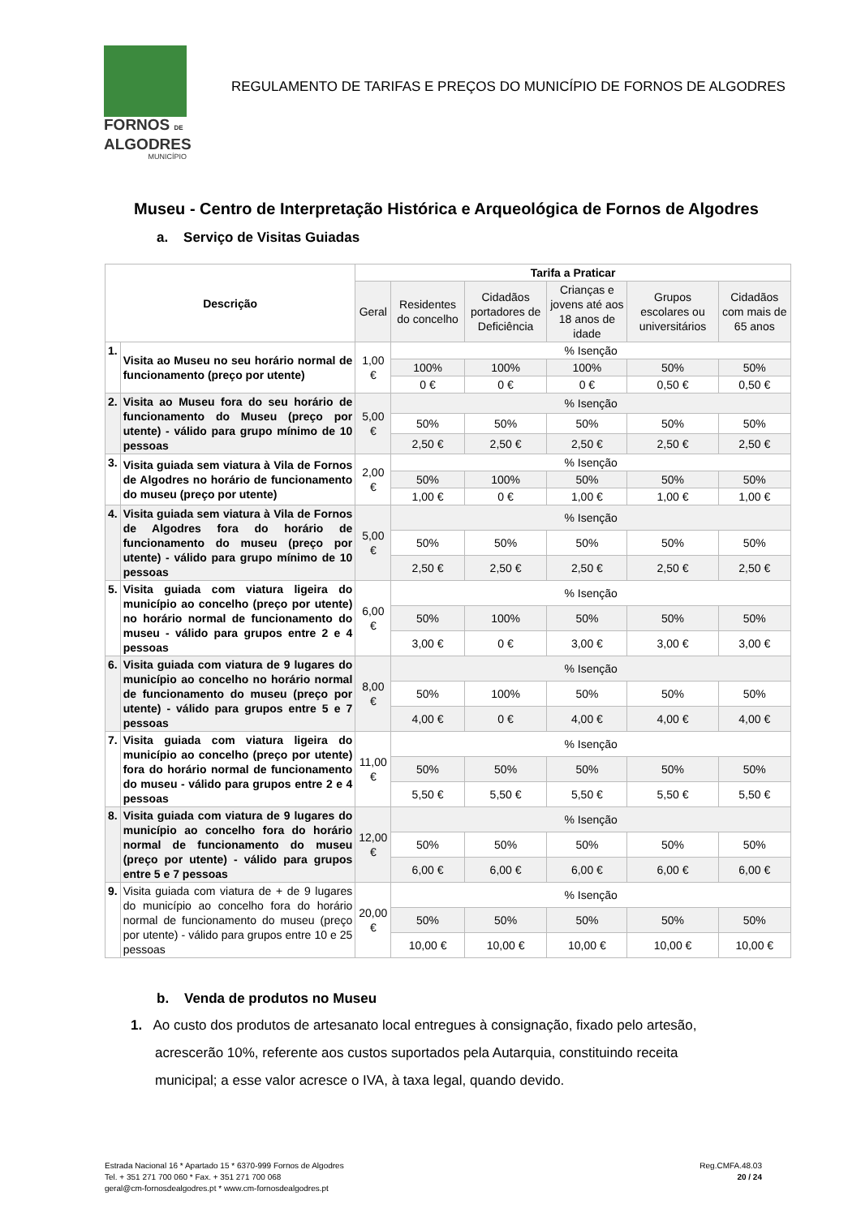FORNOS DE
ALGODRES
MUNICÍPIO
REGULAMENTO DE TARIFAS E PREÇOS DO MUNICÍPIO DE FORNOS DE ALGODRES
Museu - Centro de Interpretação Histórica e Arqueológica de Fornos de Algodres
a. Serviço de Visitas Guiadas
| Descrição | | Tarifa a Praticar | | | | | |
| --- | --- | --- | --- | --- | --- | --- | --- |
| | | Geral | Residentes do concelho | Cidadãos portadores de Deficiência | Crianças e jovens até aos 18 anos de idade | Grupos escolares ou universitários | Cidadãos com mais de 65 anos |
| 1. | Visita ao Museu no seu horário normal de funcionamento (preço por utente) | 1,00 € | % Isenção | | | | |
| | | | 100% | 100% | 100% | 50% | 50% |
| | | | 0 € | 0 € | 0 € | 0,50 € | 0,50 € |
| 2. | Visita ao Museu fora do seu horário de funcionamento do Museu (preço por utente) - válido para grupo mínimo de 10 pessoas | 5,00 € | % Isenção | | | | |
| | | | 50% | 50% | 50% | 50% | 50% |
| | | | 2,50 € | 2,50 € | 2,50 € | 2,50 € | 2,50 € |
| 3. | Visita guiada sem viatura à Vila de Fornos de Algodres no horário de funcionamento do museu (preço por utente) | 2,00 € | % Isenção | | | | |
| | | | 50% | 100% | 50% | 50% | 50% |
| | | | 1,00 € | 0 € | 1,00 € | 1,00 € | 1,00 € |
| 4. | Visita guiada sem viatura à Vila de Fornos de Algodres fora do horário de funcionamento do museu (preço por utente) - válido para grupo mínimo de 10 pessoas | 5,00 € | % Isenção | | | | |
| | | | 50% | 50% | 50% | 50% | 50% |
| | | | 2,50 € | 2,50 € | 2,50 € | 2,50 € | 2,50 € |
| 5. | Visita guiada com viatura ligeira do município ao concelho (preço por utente) no horário normal de funcionamento do museu - válido para grupos entre 2 e 4 pessoas | 6,00 € | % Isenção | | | | |
| | | | 50% | 100% | 50% | 50% | 50% |
| | | | 3,00 € | 0 € | 3,00 € | 3,00 € | 3,00 € |
| 6. | Visita guiada com viatura de 9 lugares do município ao concelho no horário normal de funcionamento do museu (preço por utente) - válido para grupos entre 5 e 7 pessoas | 8,00 € | % Isenção | | | | |
| | | | 50% | 100% | 50% | 50% | 50% |
| | | | 4,00 € | 0 € | 4,00 € | 4,00 € | 4,00 € |
| 7. | Visita guiada com viatura ligeira do município ao concelho (preço por utente) fora do horário normal de funcionamento do museu - válido para grupos entre 2 e 4 pessoas | 11,00 € | % Isenção | | | | |
| | | | 50% | 50% | 50% | 50% | 50% |
| | | | 5,50 € | 5,50 € | 5,50 € | 5,50 € | 5,50 € |
| 8. | Visita guiada com viatura de 9 lugares do município ao concelho fora do horário normal de funcionamento do museu (preço por utente) - válido para grupos entre 5 e 7 pessoas | 12,00 € | % Isenção | | | | |
| | | | 50% | 50% | 50% | 50% | 50% |
| | | | 6,00 € | 6,00 € | 6,00 € | 6,00 € | 6,00 € |
| 9. | Visita guiada com viatura de + de 9 lugares do município ao concelho fora do horário normal de funcionamento do museu (preço por utente) - válido para grupos entre 10 e 25 pessoas | 20,00 € | % Isenção | | | | |
| | | | 50% | 50% | 50% | 50% | 50% |
| | | | 10,00 € | 10,00 € | 10,00 € | 10,00 € | 10,00 € |
b. Venda de produtos no Museu
1. Ao custo dos produtos de artesanato local entregues à consignação, fixado pelo artesão, acrescerão 10%, referente aos custos suportados pela Autarquia, constituindo receita municipal; a esse valor acresce o IVA, à taxa legal, quando devido.
Estrada Nacional 16 * Apartado 15 * 6370-999 Fornos de Algodres
Tel. + 351 271 700 060 * Fax. + 351 271 700 068
geral@cm-fornosdealgodres.pt * www.cm-fornosdealgodres.pt
Reg.CMFA.48.03
20 / 24